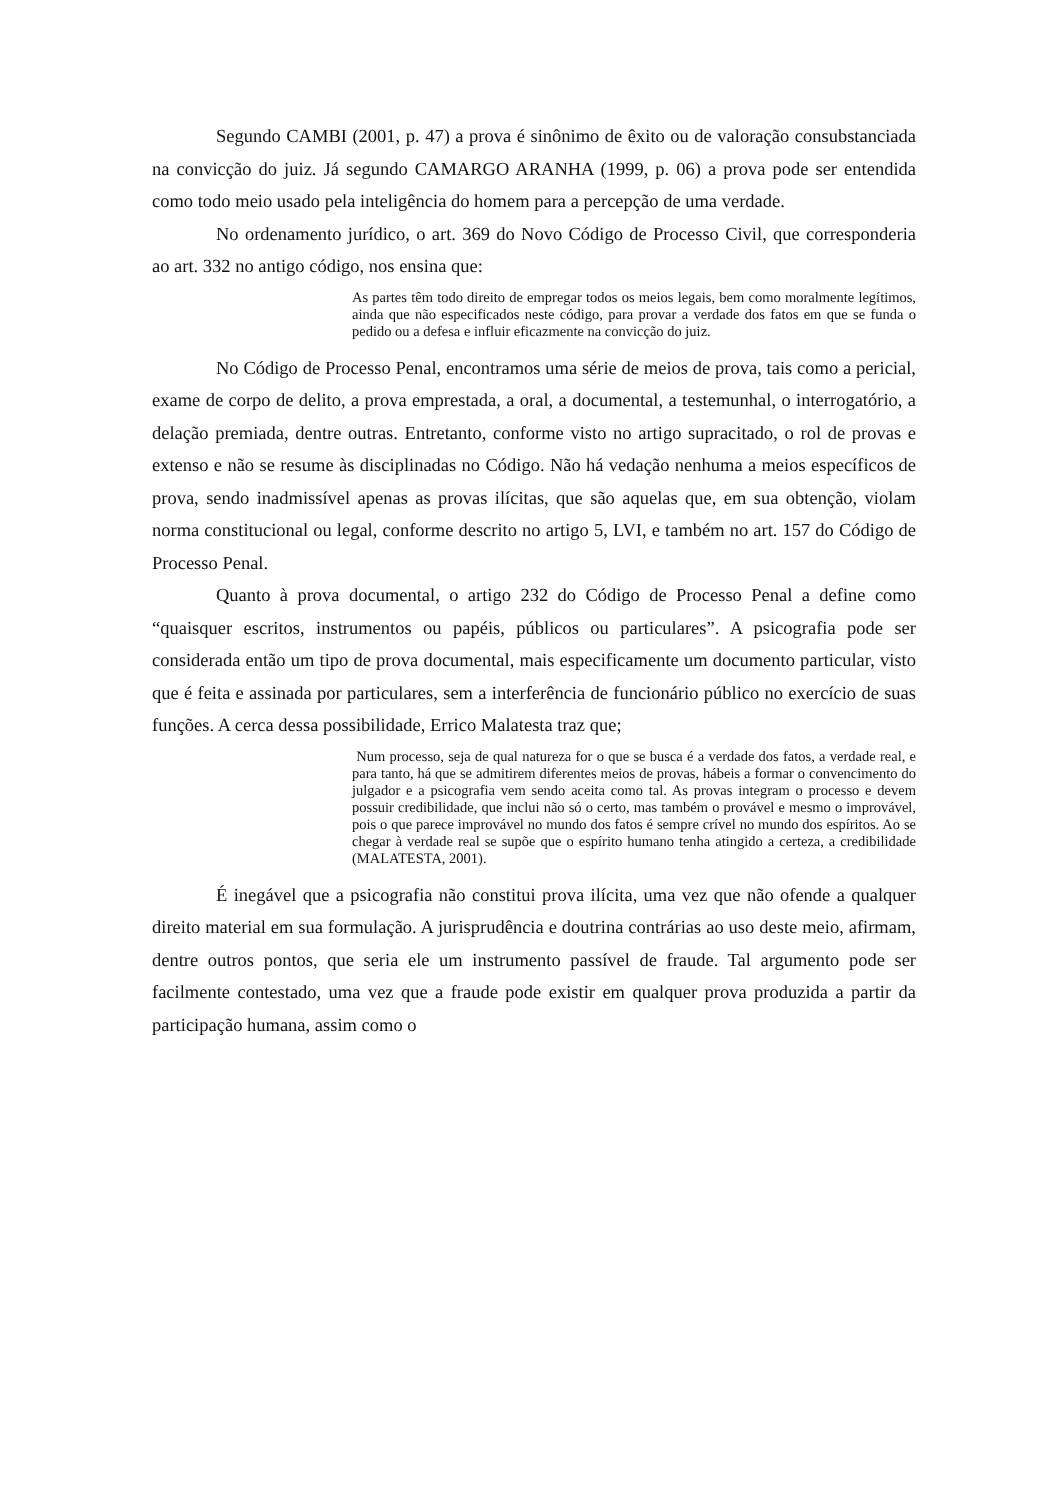Segundo CAMBI (2001, p. 47) a prova é sinônimo de êxito ou de valoração consubstanciada na convicção do juiz. Já segundo CAMARGO ARANHA (1999, p. 06) a prova pode ser entendida como todo meio usado pela inteligência do homem para a percepção de uma verdade.
No ordenamento jurídico, o art. 369 do Novo Código de Processo Civil, que corresponderia ao art. 332 no antigo código, nos ensina que:
As partes têm todo direito de empregar todos os meios legais, bem como moralmente legítimos, ainda que não especificados neste código, para provar a verdade dos fatos em que se funda o pedido ou a defesa e influir eficazmente na convicção do juiz.
No Código de Processo Penal, encontramos uma série de meios de prova, tais como a pericial, exame de corpo de delito, a prova emprestada, a oral, a documental, a testemunhal, o interrogatório, a delação premiada, dentre outras. Entretanto, conforme visto no artigo supracitado, o rol de provas e extenso e não se resume às disciplinadas no Código. Não há vedação nenhuma a meios específicos de prova, sendo inadmissível apenas as provas ilícitas, que são aquelas que, em sua obtenção, violam norma constitucional ou legal, conforme descrito no artigo 5, LVI, e também no art. 157 do Código de Processo Penal.
Quanto à prova documental, o artigo 232 do Código de Processo Penal a define como “quaisquer escritos, instrumentos ou papéis, públicos ou particulares”. A psicografia pode ser considerada então um tipo de prova documental, mais especificamente um documento particular, visto que é feita e assinada por particulares, sem a interferência de funcionário público no exercício de suas funções. A cerca dessa possibilidade, Errico Malatesta traz que;
Num processo, seja de qual natureza for o que se busca é a verdade dos fatos, a verdade real, e para tanto, há que se admitirem diferentes meios de provas, hábeis a formar o convencimento do julgador e a psicografia vem sendo aceita como tal. As provas integram o processo e devem possuir credibilidade, que inclui não só o certo, mas também o provável e mesmo o improvável, pois o que parece improvável no mundo dos fatos é sempre crível no mundo dos espíritos. Ao se chegar à verdade real se supõe que o espírito humano tenha atingido a certeza, a credibilidade (MALATESTA, 2001).
É inegável que a psicografia não constitui prova ilícita, uma vez que não ofende a qualquer direito material em sua formulação. A jurisprudência e doutrina contrárias ao uso deste meio, afirmam, dentre outros pontos, que seria ele um instrumento passível de fraude. Tal argumento pode ser facilmente contestado, uma vez que a fraude pode existir em qualquer prova produzida a partir da participação humana, assim como o